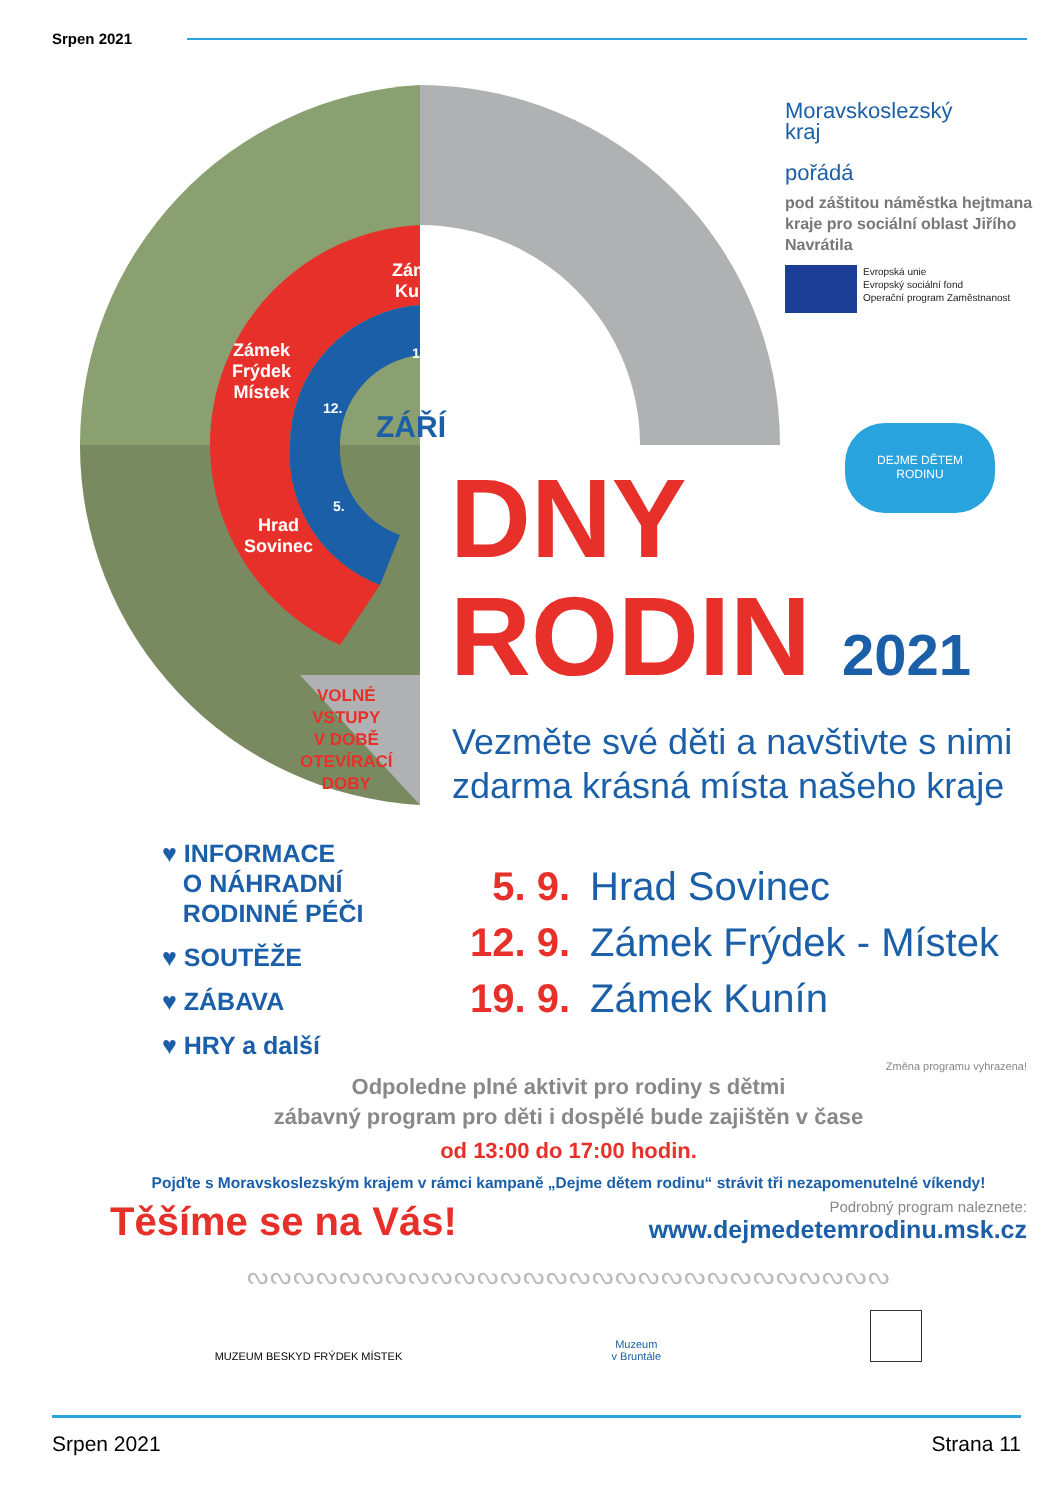Srpen 2021
Zámek
Kunín
Zámek
Frýdek
Místek
Hrad
Sovinec
19.
12.
5.
ZÁŘÍ
VOLNÉ
VSTUPY
V DOBĚ
OTEVÍRACÍ
DOBY
Moravskoslezský
kraj
pořádá
pod záštitou náměstka hejtmana kraje pro sociální oblast Jiřího Navrátila
Evropská unie
Evropský sociální fond
Operační program Zaměstnanost
DEJME DĚTEM
RODINU
DNY
RODIN 2021
Vezměte své děti a navštivte s nimi
zdarma krásná místa našeho kraje
♥ INFORMACE
O NÁHRADNÍ
RODINNÉ PÉČI
♥ SOUTĚŽE
♥ ZÁBAVA
♥ HRY a další
5. 9. Hrad Sovinec
12. 9. Zámek Frýdek - Místek
19. 9. Zámek Kunín
Změna programu vyhrazena!
Odpoledne plné aktivit pro rodiny s dětmi
zábavný program pro děti i dospělé bude zajištěn v čase
od 13:00 do 17:00 hodin.
Pojďte s Moravskoslezským krajem v rámci kampaně „Dejme dětem rodinu“ strávit tři nezapomenutelné víkendy!
Těšíme se na Vás!
Podrobný program naleznete:
www.dejmedetemrodinu.msk.cz
ᔓᔓᔓᔓᔓᔓᔓᔓᔓᔓᔓᔓᔓᔓᔓᔓᔓᔓᔓᔓᔓᔓᔓᔓᔓᔓᔓᔓ
MUZEUM BESKYD FRÝDEK MÍSTEK
Muzeum
v Bruntále
Srpen 2021 Strana 11